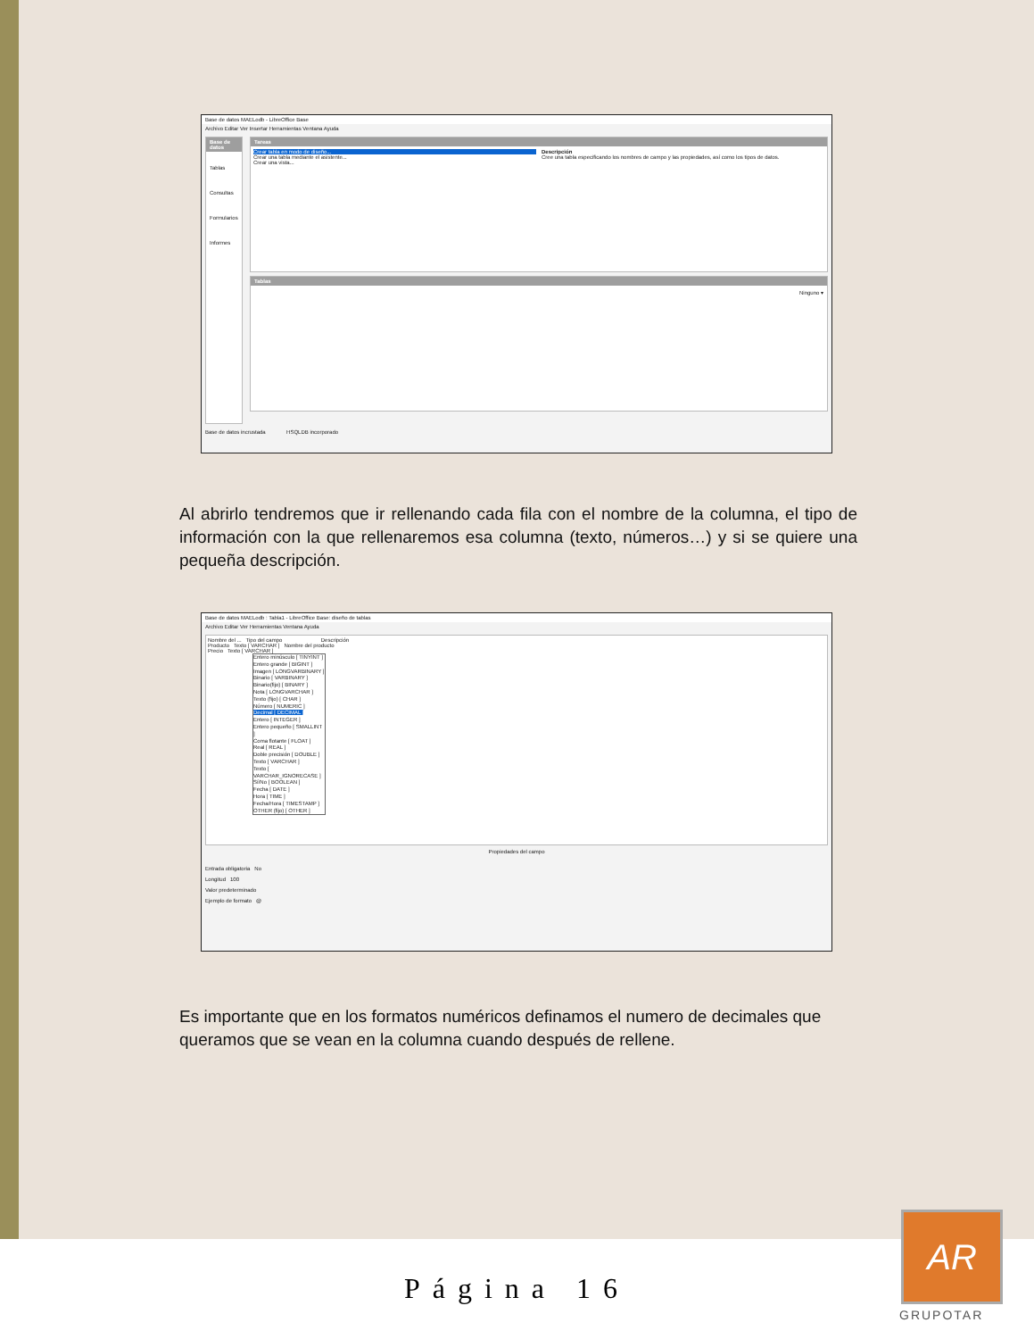Base de datos MAELodb - LibreOffice Base
Archivo Editar Ver Insertar Herramientas Ventana Ayuda
Base de datos
Tablas
Consultas
Formularios
Informes
Tareas
Crear tabla en modo de diseño...
Crear una tabla mediante el asistente...
Crear una vista...
Descripción
Cree una tabla especificando los nombres de campo y las propiedades, así como los tipos de datos.
Tablas
Ninguno ▾
Base de datos incrustada HSQLDB incorporado
Al abrirlo tendremos que ir rellenando cada fila con el nombre de la columna, el tipo de información con la que rellenaremos esa columna (texto, números…) y si se quiere una pequeña descripción.
Base de datos MAELodb : Tabla1 - LibreOffice Base: diseño de tablas
Archivo Editar Ver Herramientas Ventana Ayuda
Nombre del ... Tipo del campo Descripción
Producto Texto [ VARCHAR ] Nombre del producto
Precio Texto [ VARCHAR ]
Entero minúsculo [ TINYINT ]
Entero grande [ BIGINT ]
Imagen [ LONGVARBINARY ]
Binario [ VARBINARY ]
Binario(fijo) [ BINARY ]
Nota [ LONGVARCHAR ]
Texto (fijo) [ CHAR ]
Número [ NUMERIC ]
Decimal [ DECIMAL ]
Entero [ INTEGER ]
Entero pequeño [ SMALLINT ]
Coma flotante [ FLOAT ]
Real [ REAL ]
Doble precisión [ DOUBLE ]
Texto [ VARCHAR ]
Texto [ VARCHAR_IGNORECASE ]
Sí/No [ BOOLEAN ]
Fecha [ DATE ]
Hora [ TIME ]
Fecha/Hora [ TIMESTAMP ]
OTHER (fijo) [ OTHER ]
Propiedades del campo
Entrada obligatoria No
Longitud 100
Valor predeterminado
Ejemplo de formato @
Es importante que en los formatos numéricos definamos el numero de decimales que queramos que se vean en la columna cuando después de rellene.
Página 16
AR
GRUPOTAR